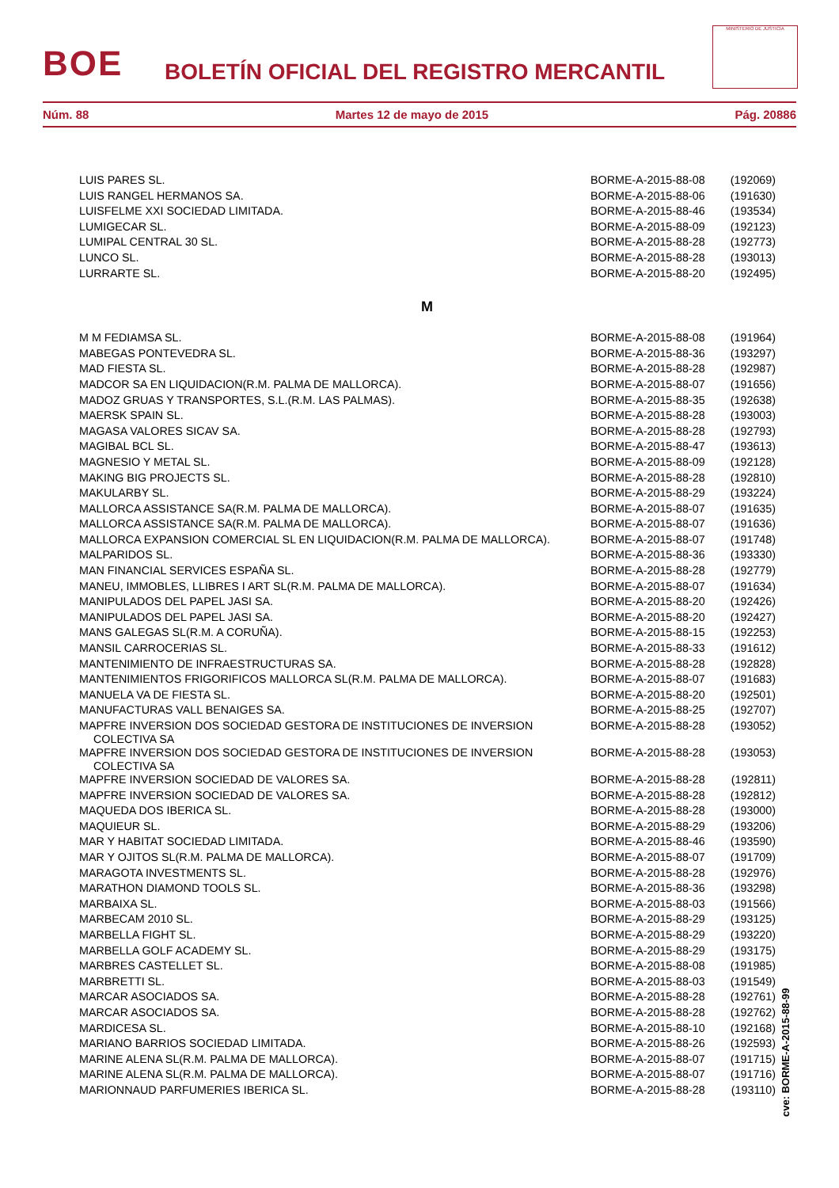BOE
BOLETÍN OFICIAL DEL REGISTRO MERCANTIL
MINISTERIO DE JUSTICIA
Núm. 88 Martes 12 de mayo de 2015 Pág. 20886
| LUIS PARES SL. | BORME-A-2015-88-08 | (192069) |
| LUIS RANGEL HERMANOS SA. | BORME-A-2015-88-06 | (191630) |
| LUISFELME XXI SOCIEDAD LIMITADA. | BORME-A-2015-88-46 | (193534) |
| LUMIGECAR SL. | BORME-A-2015-88-09 | (192123) |
| LUMIPAL CENTRAL 30 SL. | BORME-A-2015-88-28 | (192773) |
| LUNCO SL. | BORME-A-2015-88-28 | (193013) |
| LURRARTE SL. | BORME-A-2015-88-20 | (192495) |
| M | | |
| M M FEDIAMSA SL. | BORME-A-2015-88-08 | (191964) |
| MABEGAS PONTEVEDRA SL. | BORME-A-2015-88-36 | (193297) |
| MAD FIESTA SL. | BORME-A-2015-88-28 | (192987) |
| MADCOR SA EN LIQUIDACION(R.M. PALMA DE MALLORCA). | BORME-A-2015-88-07 | (191656) |
| MADOZ GRUAS Y TRANSPORTES, S.L.(R.M. LAS PALMAS). | BORME-A-2015-88-35 | (192638) |
| MAERSK SPAIN SL. | BORME-A-2015-88-28 | (193003) |
| MAGASA VALORES SICAV SA. | BORME-A-2015-88-28 | (192793) |
| MAGIBAL BCL SL. | BORME-A-2015-88-47 | (193613) |
| MAGNESIO Y METAL SL. | BORME-A-2015-88-09 | (192128) |
| MAKING BIG PROJECTS SL. | BORME-A-2015-88-28 | (192810) |
| MAKULARBY SL. | BORME-A-2015-88-29 | (193224) |
| MALLORCA ASSISTANCE SA(R.M. PALMA DE MALLORCA). | BORME-A-2015-88-07 | (191635) |
| MALLORCA ASSISTANCE SA(R.M. PALMA DE MALLORCA). | BORME-A-2015-88-07 | (191636) |
| MALLORCA EXPANSION COMERCIAL SL EN LIQUIDACION(R.M. PALMA DE MALLORCA). | BORME-A-2015-88-07 | (191748) |
| MALPARIDOS SL. | BORME-A-2015-88-36 | (193330) |
| MAN FINANCIAL SERVICES ESPAÑA SL. | BORME-A-2015-88-28 | (192779) |
| MANEU, IMMOBLES, LLIBRES I ART SL(R.M. PALMA DE MALLORCA). | BORME-A-2015-88-07 | (191634) |
| MANIPULADOS DEL PAPEL JASI SA. | BORME-A-2015-88-20 | (192426) |
| MANIPULADOS DEL PAPEL JASI SA. | BORME-A-2015-88-20 | (192427) |
| MANS GALEGAS SL(R.M. A CORUÑA). | BORME-A-2015-88-15 | (192253) |
| MANSIL CARROCERIAS SL. | BORME-A-2015-88-33 | (191612) |
| MANTENIMIENTO DE INFRAESTRUCTURAS SA. | BORME-A-2015-88-28 | (192828) |
| MANTENIMIENTOS FRIGORIFICOS MALLORCA SL(R.M. PALMA DE MALLORCA). | BORME-A-2015-88-07 | (191683) |
| MANUELA VA DE FIESTA SL. | BORME-A-2015-88-20 | (192501) |
| MANUFACTURAS VALL BENAIGES SA. | BORME-A-2015-88-25 | (192707) |
| MAPFRE INVERSION DOS SOCIEDAD GESTORA DE INSTITUCIONES DE INVERSION COLECTIVA SA | BORME-A-2015-88-28 | (193052) |
| MAPFRE INVERSION DOS SOCIEDAD GESTORA DE INSTITUCIONES DE INVERSION COLECTIVA SA | BORME-A-2015-88-28 | (193053) |
| MAPFRE INVERSION SOCIEDAD DE VALORES SA. | BORME-A-2015-88-28 | (192811) |
| MAPFRE INVERSION SOCIEDAD DE VALORES SA. | BORME-A-2015-88-28 | (192812) |
| MAQUEDA DOS IBERICA SL. | BORME-A-2015-88-28 | (193000) |
| MAQUIEUR SL. | BORME-A-2015-88-29 | (193206) |
| MAR Y HABITAT SOCIEDAD LIMITADA. | BORME-A-2015-88-46 | (193590) |
| MAR Y OJITOS SL(R.M. PALMA DE MALLORCA). | BORME-A-2015-88-07 | (191709) |
| MARAGOTA INVESTMENTS SL. | BORME-A-2015-88-28 | (192976) |
| MARATHON DIAMOND TOOLS SL. | BORME-A-2015-88-36 | (193298) |
| MARBAIXA SL. | BORME-A-2015-88-03 | (191566) |
| MARBECAM 2010 SL. | BORME-A-2015-88-29 | (193125) |
| MARBELLA FIGHT SL. | BORME-A-2015-88-29 | (193220) |
| MARBELLA GOLF ACADEMY SL. | BORME-A-2015-88-29 | (193175) |
| MARBRES CASTELLET SL. | BORME-A-2015-88-08 | (191985) |
| MARBRETTI SL. | BORME-A-2015-88-03 | (191549) |
| MARCAR ASOCIADOS SA. | BORME-A-2015-88-28 | (192761) |
| MARCAR ASOCIADOS SA. | BORME-A-2015-88-28 | (192762) |
| MARDICESA SL. | BORME-A-2015-88-10 | (192168) |
| MARIANO BARRIOS SOCIEDAD LIMITADA. | BORME-A-2015-88-26 | (192593) |
| MARINE ALENA SL(R.M. PALMA DE MALLORCA). | BORME-A-2015-88-07 | (191715) |
| MARINE ALENA SL(R.M. PALMA DE MALLORCA). | BORME-A-2015-88-07 | (191716) |
| MARIONNAUD PARFUMERIES IBERICA SL. | BORME-A-2015-88-28 | (193110) |
cve: BORME-A-2015-88-99